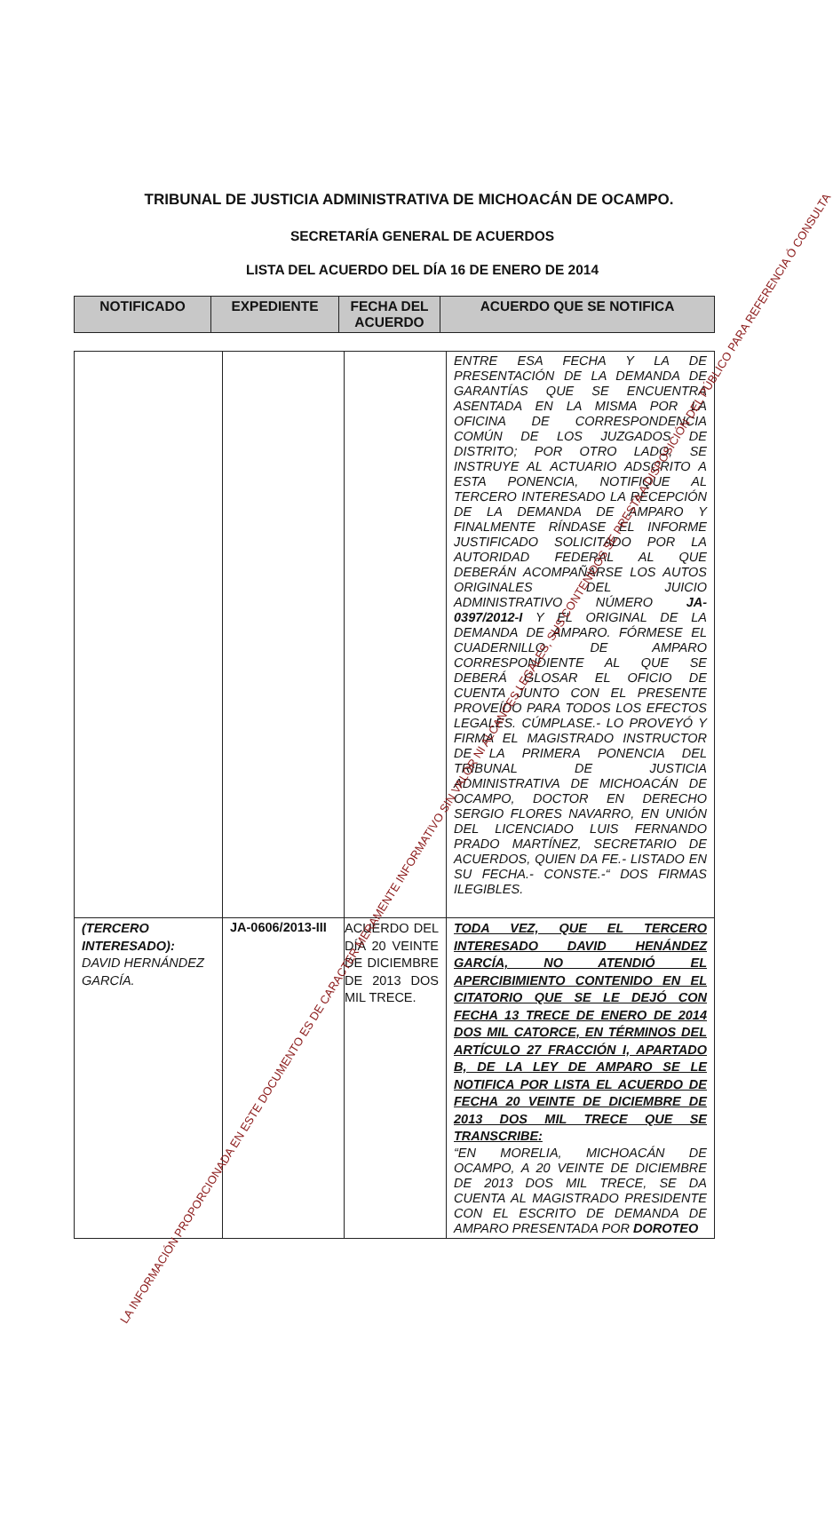TRIBUNAL DE JUSTICIA ADMINISTRATIVA DE MICHOACÁN DE OCAMPO.
SECRETARÍA GENERAL DE ACUERDOS
LISTA DEL ACUERDO DEL DÍA 16 DE ENERO DE 2014
| NOTIFICADO | EXPEDIENTE | FECHA DEL ACUERDO | ACUERDO QUE SE NOTIFICA |
| --- | --- | --- | --- |
| | | | ENTRE ESA FECHA Y LA DE PRESENTACIÓN DE LA DEMANDA DE GARANTÍAS QUE SE ENCUENTRA ASENTADA EN LA MISMA POR LA OFICINA DE CORRESPONDENCIA COMÚN DE LOS JUZGADOS DE DISTRITO; POR OTRO LADO, SE INSTRUYE AL ACTUARIO ADSCRITO A ESTA PONENCIA, NOTIFIQUE AL TERCERO INTERESADO LA RECEPCIÓN DE LA DEMANDA DE AMPARO Y FINALMENTE RÍNDASE EL INFORME JUSTIFICADO SOLICITADO POR LA AUTORIDAD FEDERAL AL QUE DEBERÁN ACOMPAÑARSE LOS AUTOS ORIGINALES DEL JUICIO ADMINISTRATIVO NÚMERO JA-0397/2012-I Y EL ORIGINAL DE LA DEMANDA DE AMPARO. FÓRMESE EL CUADERNILLO DE AMPARO CORRESPONDIENTE AL QUE SE DEBERÁ GLOSAR EL OFICIO DE CUENTA JUNTO CON EL PRESENTE PROVEÍDO PARA TODOS LOS EFECTOS LEGALES. CÚMPLASE.- LO PROVEYÓ Y FIRMA EL MAGISTRADO INSTRUCTOR DE LA PRIMERA PONENCIA DEL TRIBUNAL DE JUSTICIA ADMINISTRATIVA DE MICHOACÁN DE OCAMPO, DOCTOR EN DERECHO SERGIO FLORES NAVARRO, EN UNIÓN DEL LICENCIADO LUIS FERNANDO PRADO MARTÍNEZ, SECRETARIO DE ACUERDOS, QUIEN DA FE.- LISTADO EN SU FECHA.- CONSTE.-“ DOS FIRMAS ILEGIBLES. |
| (TERCERO INTERESADO): DAVID HERNÁNDEZ GARCÍA. | JA-0606/2013-III | ACUERDO DEL DÍA 20 VEINTE DE DICIEMBRE DE 2013 DOS MIL TRECE. | TODA VEZ, QUE EL TERCERO INTERESADO DAVID HENÁNDEZ GARCÍA, NO ATENDIÓ EL APERCIBIMIENTO CONTENIDO EN EL CITATORIO QUE SE LE DEJÓ CON FECHA 13 TRECE DE ENERO DE 2014 DOS MIL CATORCE, EN TÉRMINOS DEL ARTÍCULO 27 FRACCIÓN I, APARTADO B, DE LA LEY DE AMPARO SE LE NOTIFICA POR LISTA EL ACUERDO DE FECHA 20 VEINTE DE DICIEMBRE DE 2013 DOS MIL TRECE QUE SE TRANSCRIBE: “EN MORELIA, MICHOACÁN DE OCAMPO, A 20 VEINTE DE DICIEMBRE DE 2013 DOS MIL TRECE, SE DA CUENTA AL MAGISTRADO PRESIDENTE CON EL ESCRITO DE DEMANDA DE AMPARO PRESENTADA POR DOROTEO |
LA INFORMACIÓN PROPORCIONADA EN ESTE DOCUMENTO ES DE CARACTER MERAMENTE INFORMATIVO SIN VALOR NI ALCANCES LEGALES, SUS CONTENIDOS SE PRESTA A DISPOSICIÓN DEL PÚBLICO PARA REFERENCIA Ó CONSULTA